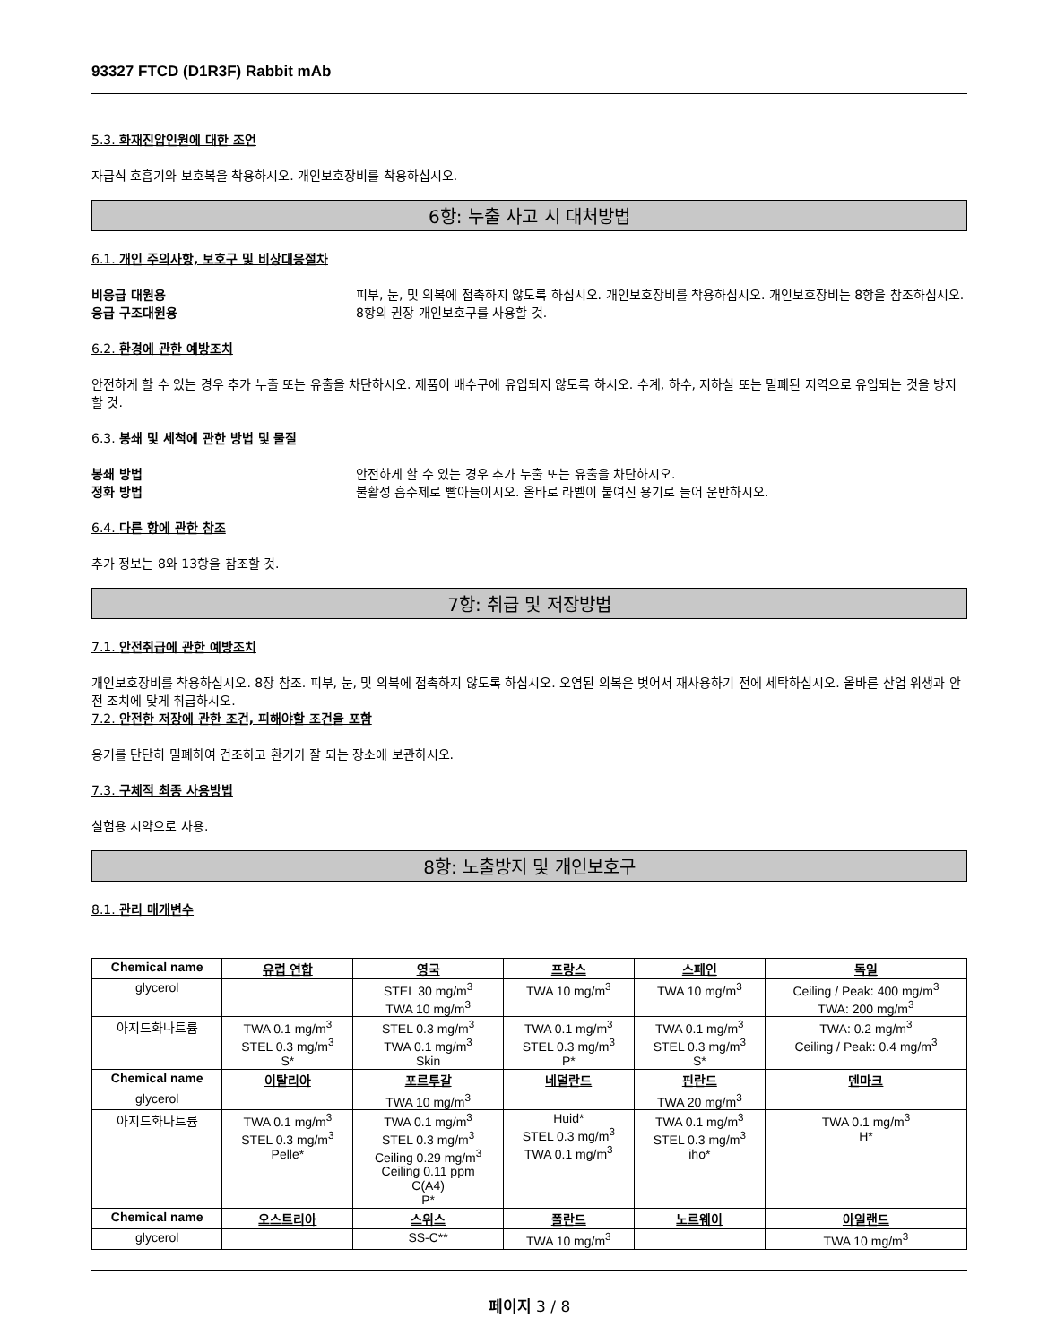93327 FTCD (D1R3F) Rabbit mAb
5.3. 화재진압인원에 대한 조언
자급식 호흡기와 보호복을 착용하시오. 개인보호장비를 착용하십시오.
6항: 누출 사고 시 대처방법
6.1. 개인 주의사항, 보호구 및 비상대응절차
비응급 대원용 피부, 눈, 및 의복에 접촉하지 않도록 하십시오. 개인보호장비를 착용하십시오. 개인보호장비는 8항을 참조하십시오.
응급 구조대원용 8항의 권장 개인보호구를 사용할 것.
6.2. 환경에 관한 예방조치
안전하게 할 수 있는 경우 추가 누출 또는 유출을 차단하시오. 제품이 배수구에 유입되지 않도록 하시오. 수계, 하수, 지하실 또는 밀폐된 지역으로 유입되는 것을 방지할 것.
6.3. 봉쇄 및 세척에 관한 방법 및 물질
봉쇄 방법 안전하게 할 수 있는 경우 추가 누출 또는 유출을 차단하시오.
정화 방법 불활성 흡수제로 빨아들이시오. 올바로 라벨이 붙여진 용기로 들어 운반하시오.
6.4. 다른 항에 관한 참조
추가 정보는 8와 13항을 참조할 것.
7항: 취급 및 저장방법
7.1. 안전취급에 관한 예방조치
개인보호장비를 착용하십시오. 8장 참조. 피부, 눈, 및 의복에 접촉하지 않도록 하십시오. 오염된 의복은 벗어서 재사용하기 전에 세탁하십시오. 올바른 산업 위생과 안전 조치에 맞게 취급하시오.
7.2. 안전한 저장에 관한 조건, 피해야할 조건을 포함
용기를 단단히 밀폐하여 건조하고 환기가 잘 되는 장소에 보관하시오.
7.3. 구체적 최종 사용방법
실험용 시약으로 사용.
8항: 노출방지 및 개인보호구
8.1. 관리 매개변수
| Chemical name | 유럽 연합 | 영국 | 프랑스 | 스페인 | 독일 |
| --- | --- | --- | --- | --- | --- |
| glycerol | | STEL 30 mg/m<sup>3</sup> TWA 10 mg/m<sup>3</sup> | TWA 10 mg/m<sup>3</sup> | TWA 10 mg/m<sup>3</sup> | Ceiling / Peak: 400 mg/m<sup>3</sup> TWA: 200 mg/m<sup>3</sup> |
| 아지드화나트륨 | TWA 0.1 mg/m<sup>3</sup> STEL 0.3 mg/m<sup>3</sup> S* | STEL 0.3 mg/m<sup>3</sup> TWA 0.1 mg/m<sup>3</sup> Skin | TWA 0.1 mg/m<sup>3</sup> STEL 0.3 mg/m<sup>3</sup> P* | TWA 0.1 mg/m<sup>3</sup> STEL 0.3 mg/m<sup>3</sup> S* | TWA: 0.2 mg/m<sup>3</sup> Ceiling / Peak: 0.4 mg/m<sup>3</sup> |
| Chemical name | 이탈리아 | 포르투갈 | 네덜란드 | 핀란드 | 덴마크 |
| glycerol | | TWA 10 mg/m<sup>3</sup> | | TWA 20 mg/m<sup>3</sup> | |
| 아지드화나트륨 | TWA 0.1 mg/m<sup>3</sup> STEL 0.3 mg/m<sup>3</sup> Pelle* | TWA 0.1 mg/m<sup>3</sup> STEL 0.3 mg/m<sup>3</sup> Ceiling 0.29 mg/m<sup>3</sup> Ceiling 0.11 ppm C(A4) P* | Huid* STEL 0.3 mg/m<sup>3</sup> TWA 0.1 mg/m<sup>3</sup> | TWA 0.1 mg/m<sup>3</sup> STEL 0.3 mg/m<sup>3</sup> iho* | TWA 0.1 mg/m<sup>3</sup> H* |
| Chemical name | 오스트리아 | 스위스 | 폴란드 | 노르웨이 | 아일랜드 |
| glycerol | | SS-C** | TWA 10 mg/m<sup>3</sup> | | TWA 10 mg/m<sup>3</sup> |
페이지 3 / 8